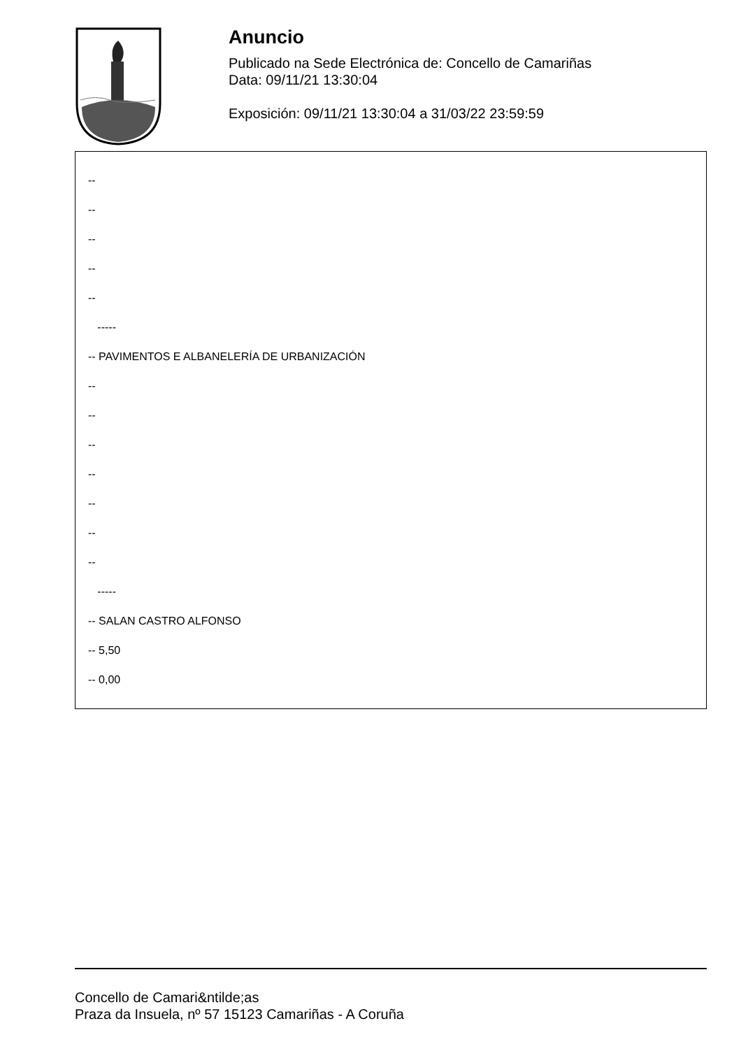Anuncio
Publicado na Sede Electrónica de: Concello de Camariñas
Data: 09/11/21 13:30:04
Exposición: 09/11/21 13:30:04 a 31/03/22 23:59:59
--
--
--
--
--
-----
-- PAVIMENTOS E ALBANELERÍA DE URBANIZACIÓN
--
--
--
--
--
--
--
-----
-- SALAN CASTRO ALFONSO
-- 5,50
-- 0,00
Concello de Camari&ntilde;as
Praza da Insuela, nº 57 15123 Camariñas - A Coruña